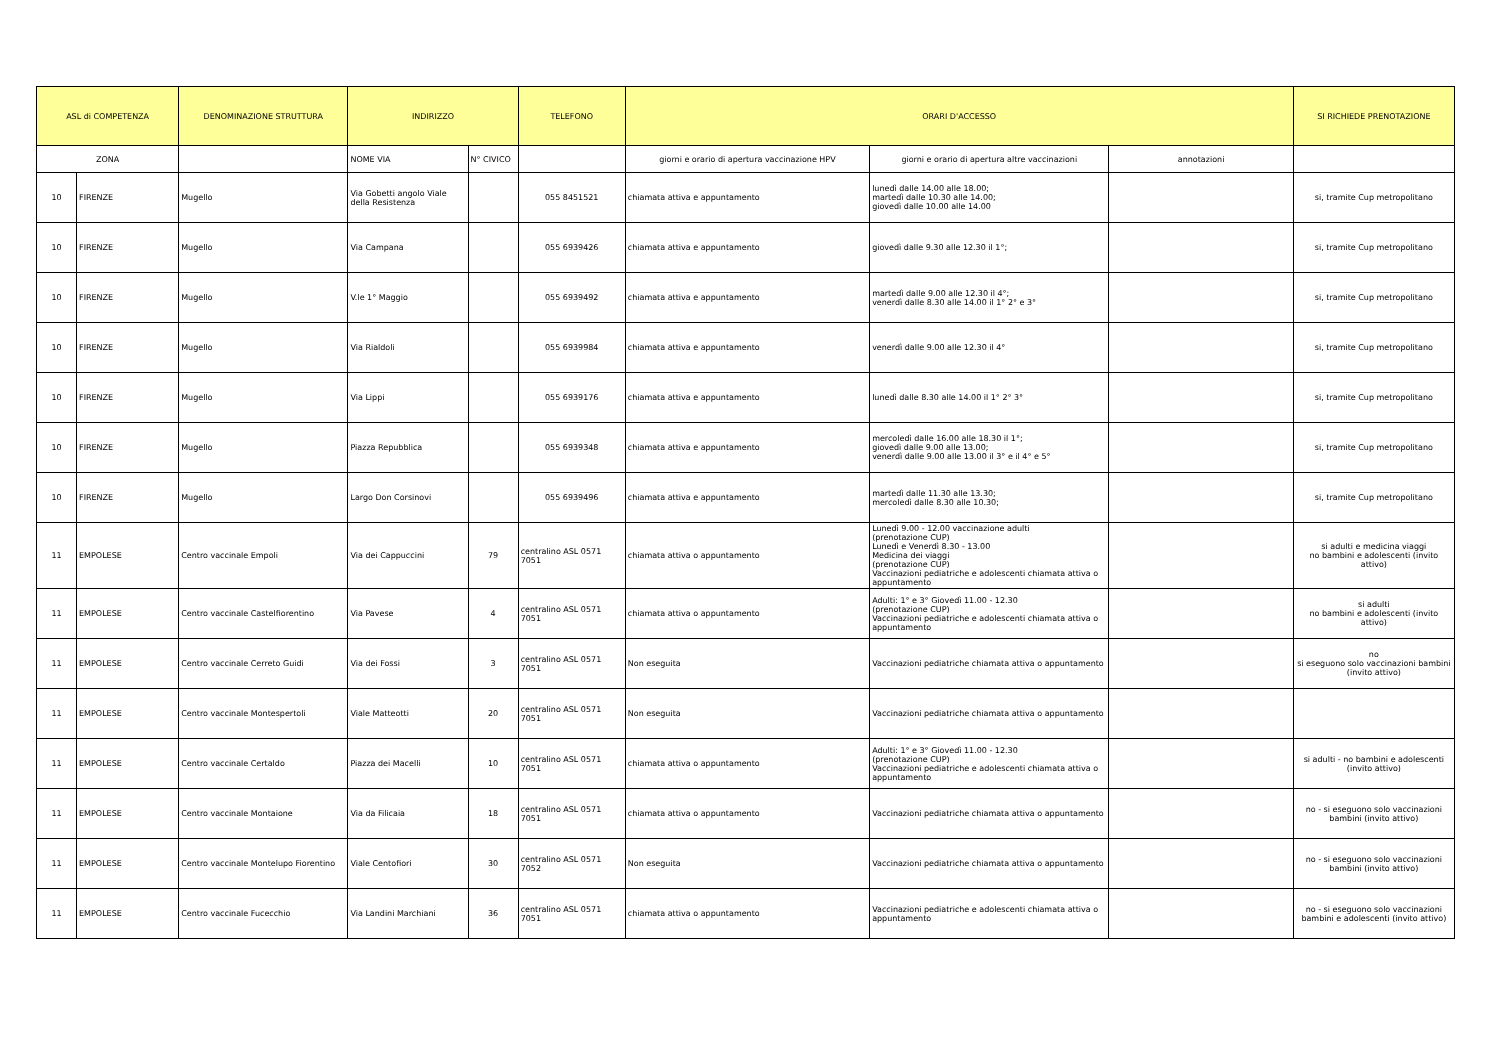| ASL di COMPETENZA | | DENOMINAZIONE STRUTTURA | INDIRIZZO | | TELEFONO | ORARI D'ACCESSO | | | SI RICHIEDE PRENOTAZIONE |
| --- | --- | --- | --- | --- | --- | --- | --- | --- | --- |
| ZONA | | | NOME VIA | N° CIVICO | | giorni e orario di apertura vaccinazione HPV | giorni e orario di apertura altre vaccinazioni | annotazioni | |
| 10 | FIRENZE | Mugello | Via Gobetti angolo Viale della Resistenza | | 055 8451521 | chiamata attiva e appuntamento | lunedì dalle 14.00 alle 18.00; martedì dalle 10.30 alle 14.00; giovedì dalle 10.00 alle 14.00 | | si, tramite Cup metropolitano |
| 10 | FIRENZE | Mugello | Via Campana | | 055 6939426 | chiamata attiva e appuntamento | giovedì dalle 9.30 alle 12.30 il 1°; | | si, tramite Cup metropolitano |
| 10 | FIRENZE | Mugello | V.le 1° Maggio | | 055 6939492 | chiamata attiva e appuntamento | martedì dalle 9.00 alle 12.30 il 4°; venerdì dalle 8.30 alle 14.00 il 1° 2° e 3° | | si, tramite Cup metropolitano |
| 10 | FIRENZE | Mugello | Via Rialdoli | | 055 6939984 | chiamata attiva e appuntamento | venerdì dalle 9.00 alle 12.30 il 4° | | si, tramite Cup metropolitano |
| 10 | FIRENZE | Mugello | Via Lippi | | 055 6939176 | chiamata attiva e appuntamento | lunedì dalle 8.30 alle 14.00 il 1° 2° 3° | | si, tramite Cup metropolitano |
| 10 | FIRENZE | Mugello | Piazza Repubblica | | 055 6939348 | chiamata attiva e appuntamento | mercoledì dalle 16.00 alle 18.30 il 1°; giovedì dalle 9.00 alle 13.00; venerdì dalle 9.00 alle 13.00 il 3° e il 4° e 5° | | si, tramite Cup metropolitano |
| 10 | FIRENZE | Mugello | Largo Don Corsinovi | | 055 6939496 | chiamata attiva e appuntamento | martedì dalle 11.30 alle 13.30; mercoledì dalle 8.30 alle 10.30; | | si, tramite Cup metropolitano |
| 11 | EMPOLESE | Centro vaccinale Empoli | Via dei Cappuccini | 79 | centralino ASL 0571 7051 | chiamata attiva o appuntamento | Lunedì 9.00 - 12.00 vaccinazione adulti (prenotazione CUP) Lunedì e Venerdì 8.30 - 13.00 Medicina dei viaggi (prenotazione CUP) Vaccinazioni pediatriche e adolescenti chiamata attiva o appuntamento | | si adulti e medicina viaggi no bambini e adolescenti (invito attivo) |
| 11 | EMPOLESE | Centro vaccinale Castelfiorentino | Via Pavese | 4 | centralino ASL 0571 7051 | chiamata attiva o appuntamento | Adulti: 1° e 3° Giovedì 11.00 - 12.30 (prenotazione CUP) Vaccinazioni pediatriche e adolescenti chiamata attiva o appuntamento | | si adulti no bambini e adolescenti (invito attivo) |
| 11 | EMPOLESE | Centro vaccinale Cerreto Guidi | Via dei Fossi | 3 | centralino ASL 0571 7051 | Non eseguita | Vaccinazioni pediatriche chiamata attiva o appuntamento | | no si eseguono solo vaccinazioni bambini (invito attivo) |
| 11 | EMPOLESE | Centro vaccinale Montespertoli | Viale Matteotti | 20 | centralino ASL 0571 7051 | Non eseguita | Vaccinazioni pediatriche chiamata attiva o appuntamento | | |
| 11 | EMPOLESE | Centro vaccinale Certaldo | Piazza dei Macelli | 10 | centralino ASL 0571 7051 | chiamata attiva o appuntamento | Adulti: 1° e 3° Giovedì 11.00 - 12.30 (prenotazione CUP) Vaccinazioni pediatriche e adolescenti chiamata attiva o appuntamento | | si adulti - no bambini e adolescenti (invito attivo) |
| 11 | EMPOLESE | Centro vaccinale Montaione | Via da Filicaia | 18 | centralino ASL 0571 7051 | chiamata attiva o appuntamento | Vaccinazioni pediatriche chiamata attiva o appuntamento | | no - si eseguono solo vaccinazioni bambini (invito attivo) |
| 11 | EMPOLESE | Centro vaccinale Montelupo Fiorentino | Viale Centofiori | 30 | centralino ASL 0571 7052 | Non eseguita | Vaccinazioni pediatriche chiamata attiva o appuntamento | | no - si eseguono solo vaccinazioni bambini (invito attivo) |
| 11 | EMPOLESE | Centro vaccinale Fucecchio | Via Landini Marchiani | 36 | centralino ASL 0571 7051 | chiamata attiva o appuntamento | Vaccinazioni pediatriche e adolescenti chiamata attiva o appuntamento | | no - si eseguono solo vaccinazioni bambini e adolescenti (invito attivo) |